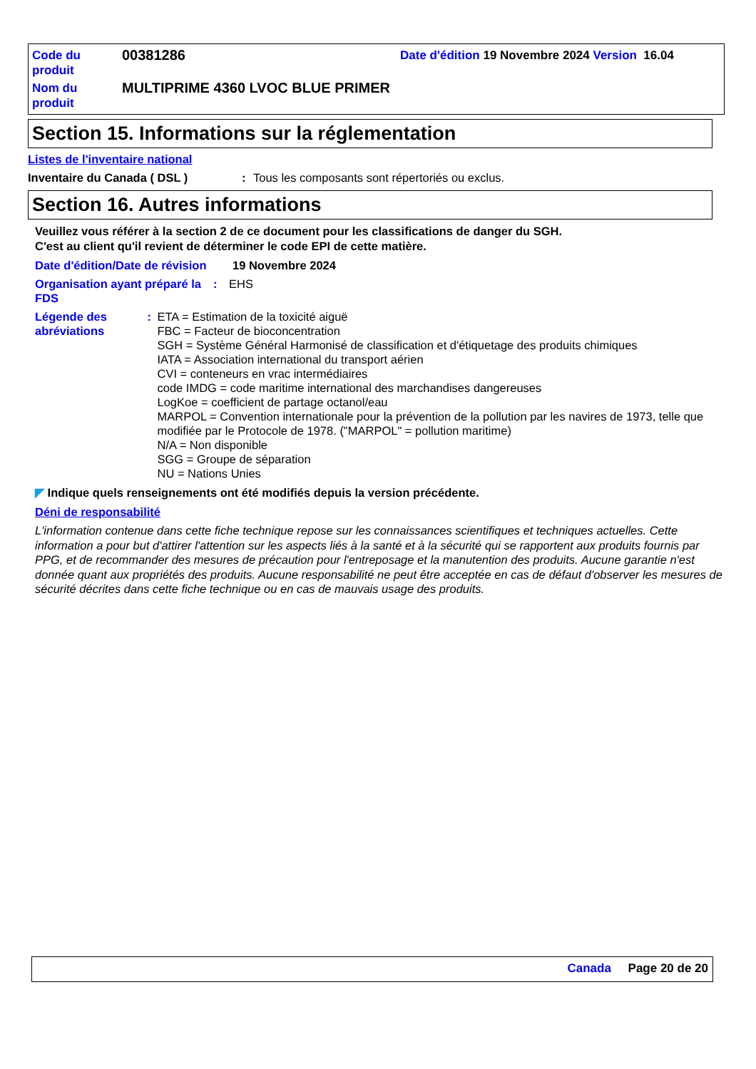| Code du produit | 00381286 | Date d'édition 19 Novembre 2024 Version 16.04 |
| Nom du produit | MULTIPRIME 4360 LVOC BLUE PRIMER | |
Section 15. Informations sur la réglementation
Listes de l'inventaire national
Inventaire du Canada ( DSL ): Tous les composants sont répertoriés ou exclus.
Section 16. Autres informations
Veuillez vous référer à la section 2 de ce document pour les classifications de danger du SGH.
C'est au client qu'il revient de déterminer le code EPI de cette matière.
Date d'édition/Date de révision 19 Novembre 2024
Organisation ayant préparé la FDS: EHS
Légende des abréviations: ETA = Estimation de la toxicité aiguë
FBC = Facteur de bioconcentration
SGH = Système Général Harmonisé de classification et d'étiquetage des produits chimiques
IATA = Association international du transport aérien
CVI = conteneurs en vrac intermédiaires
code IMDG = code maritime international des marchandises dangereuses
LogKoe = coefficient de partage octanol/eau
MARPOL = Convention internationale pour la prévention de la pollution par les navires de 1973, telle que modifiée par le Protocole de 1978. ("MARPOL" = pollution maritime)
N/A = Non disponible
SGG = Groupe de séparation
NU = Nations Unies
◤ Indique quels renseignements ont été modifiés depuis la version précédente.
Déni de responsabilité
L'information contenue dans cette fiche technique repose sur les connaissances scientifiques et techniques actuelles. Cette information a pour but d'attirer l'attention sur les aspects liés à la santé et à la sécurité qui se rapportent aux produits fournis par PPG, et de recommander des mesures de précaution pour l'entreposage et la manutention des produits. Aucune garantie n'est donnée quant aux propriétés des produits. Aucune responsabilité ne peut être acceptée en cas de défaut d'observer les mesures de sécurité décrites dans cette fiche technique ou en cas de mauvais usage des produits.
Canada Page 20 de 20